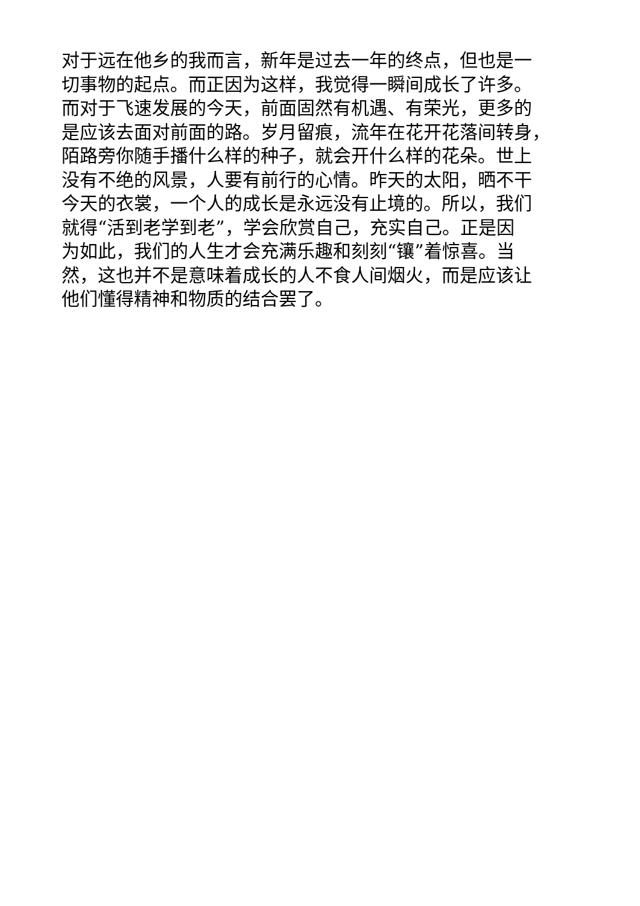对于远在他乡的我而言，新年是过去一年的终点，但也是一
切事物的起点。而正因为这样，我觉得一瞬间成长了许多。
而对于飞速发展的今天，前面固然有机遇、有荣光，更多的
是应该去面对前面的路。岁月留痕，流年在花开花落间转身，
陌路旁你随手播什么样的种子，就会开什么样的花朵。世上
没有不绝的风景，人要有前行的心情。昨天的太阳，晒不干
今天的衣裳，一个人的成长是永远没有止境的。所以，我们
就得“活到老学到老”，学会欣赏自己，充实自己。正是因
为如此，我们的人生才会充满乐趣和刻刻“镶”着惊喜。当
然，这也并不是意味着成长的人不食人间烟火，而是应该让
他们懂得精神和物质的结合罢了。